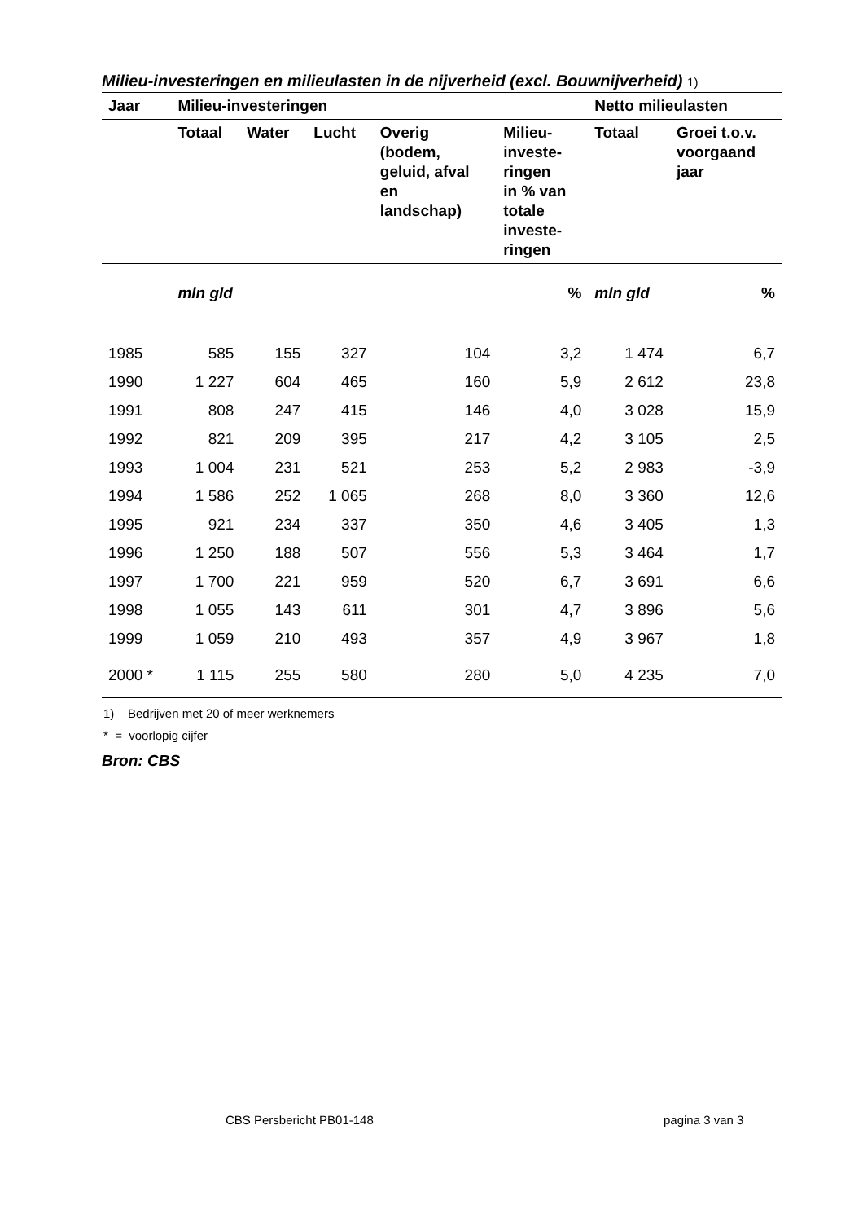Milieu-investeringen en milieulasten in de nijverheid (excl. Bouwnijverheid) 1)
| Jaar | Milieu-investeringen | | | | | Netto milieulasten | |
| --- | --- | --- | --- | --- | --- | --- | --- |
| | Totaal | Water | Lucht | Overig (bodem, geluid, afval en landschap) | Milieu- investe- ringen in % van totale investe- ringen | Totaal | Groei t.o.v. voorgaand jaar |
| | mln gld | | | | % | mln gld | % |
| 1985 | 585 | 155 | 327 | 104 | 3,2 | 1 474 | 6,7 |
| 1990 | 1 227 | 604 | 465 | 160 | 5,9 | 2 612 | 23,8 |
| 1991 | 808 | 247 | 415 | 146 | 4,0 | 3 028 | 15,9 |
| 1992 | 821 | 209 | 395 | 217 | 4,2 | 3 105 | 2,5 |
| 1993 | 1 004 | 231 | 521 | 253 | 5,2 | 2 983 | -3,9 |
| 1994 | 1 586 | 252 | 1 065 | 268 | 8,0 | 3 360 | 12,6 |
| 1995 | 921 | 234 | 337 | 350 | 4,6 | 3 405 | 1,3 |
| 1996 | 1 250 | 188 | 507 | 556 | 5,3 | 3 464 | 1,7 |
| 1997 | 1 700 | 221 | 959 | 520 | 6,7 | 3 691 | 6,6 |
| 1998 | 1 055 | 143 | 611 | 301 | 4,7 | 3 896 | 5,6 |
| 1999 | 1 059 | 210 | 493 | 357 | 4,9 | 3 967 | 1,8 |
| 2000 * | 1 115 | 255 | 580 | 280 | 5,0 | 4 235 | 7,0 |
1) Bedrijven met 20 of meer werknemers
* = voorlopig cijfer
Bron: CBS
CBS Persbericht PB01-148 pagina 3 van 3